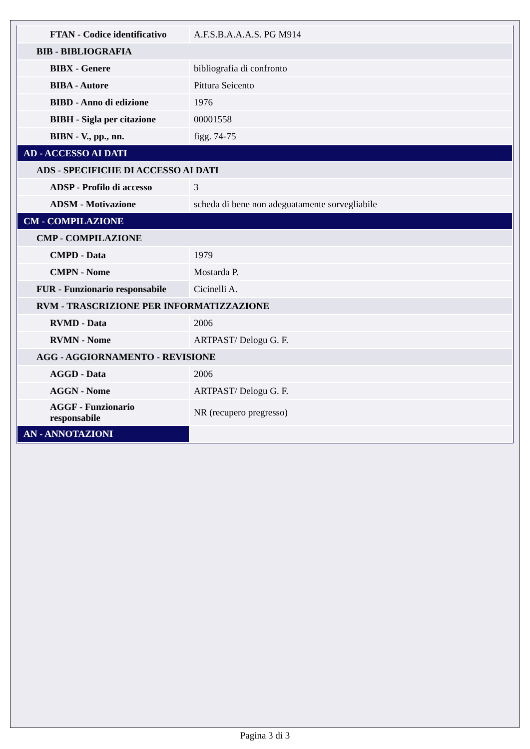| FTAN - Codice identificativo | A.F.S.B.A.A.A.S. PG M914 |
| BIB - BIBLIOGRAFIA | |
| BIBX - Genere | bibliografia di confronto |
| BIBA - Autore | Pittura Seicento |
| BIBD - Anno di edizione | 1976 |
| BIBH - Sigla per citazione | 00001558 |
| BIBN - V., pp., nn. | figg. 74-75 |
| AD - ACCESSO AI DATI | |
| ADS - SPECIFICHE DI ACCESSO AI DATI | |
| ADSP - Profilo di accesso | 3 |
| ADSM - Motivazione | scheda di bene non adeguatamente sorvegliabile |
| CM - COMPILAZIONE | |
| CMP - COMPILAZIONE | |
| CMPD - Data | 1979 |
| CMPN - Nome | Mostarda P. |
| FUR - Funzionario responsabile | Cicinelli A. |
| RVM - TRASCRIZIONE PER INFORMATIZZAZIONE | |
| RVMD - Data | 2006 |
| RVMN - Nome | ARTPAST/ Delogu G. F. |
| AGG - AGGIORNAMENTO - REVISIONE | |
| AGGD - Data | 2006 |
| AGGN - Nome | ARTPAST/ Delogu G. F. |
| AGGF - Funzionario responsabile | NR (recupero pregresso) |
| AN - ANNOTAZIONI | |
Pagina 3 di 3